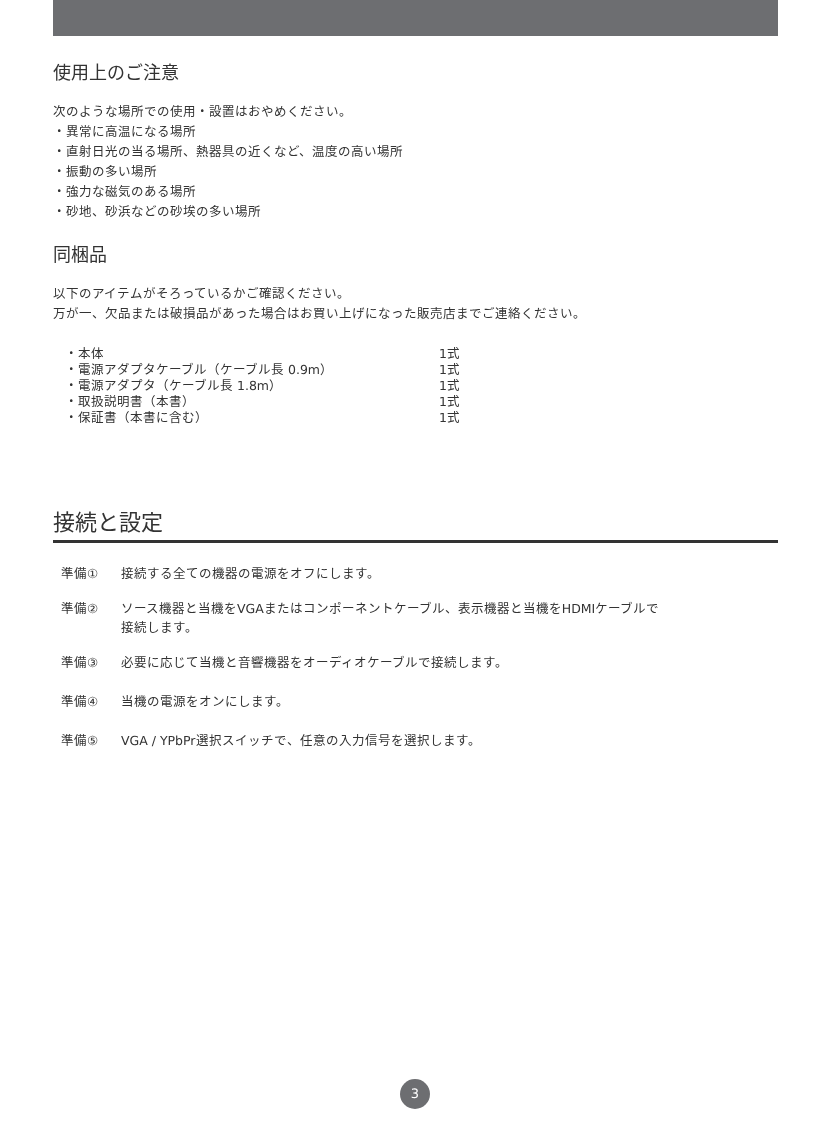使用上のご注意
次のような場所での使用・設置はおやめください。
・異常に高温になる場所
・直射日光の当る場所、熱器具の近くなど、温度の高い場所
・振動の多い場所
・強力な磁気のある場所
・砂地、砂浜などの砂埃の多い場所
同梱品
以下のアイテムがそろっているかご確認ください。
万が一、欠品または破損品があった場合はお買い上げになった販売店までご連絡ください。
| ・本体 | 1式 |
| ・電源アダプタケーブル（ケーブル長 0.9m） | 1式 |
| ・電源アダプタ（ケーブル長 1.8m） | 1式 |
| ・取扱説明書（本書） | 1式 |
| ・保証書（本書に含む） | 1式 |
接続と設定
準備① 接続する全ての機器の電源をオフにします。
準備② ソース機器と当機をVGAまたはコンポーネントケーブル、表示機器と当機をHDMIケーブルで
接続します。
準備③ 必要に応じて当機と音響機器をオーディオケーブルで接続します。
準備④ 当機の電源をオンにします。
準備⑤ VGA / YPbPr選択スイッチで、任意の入力信号を選択します。
3